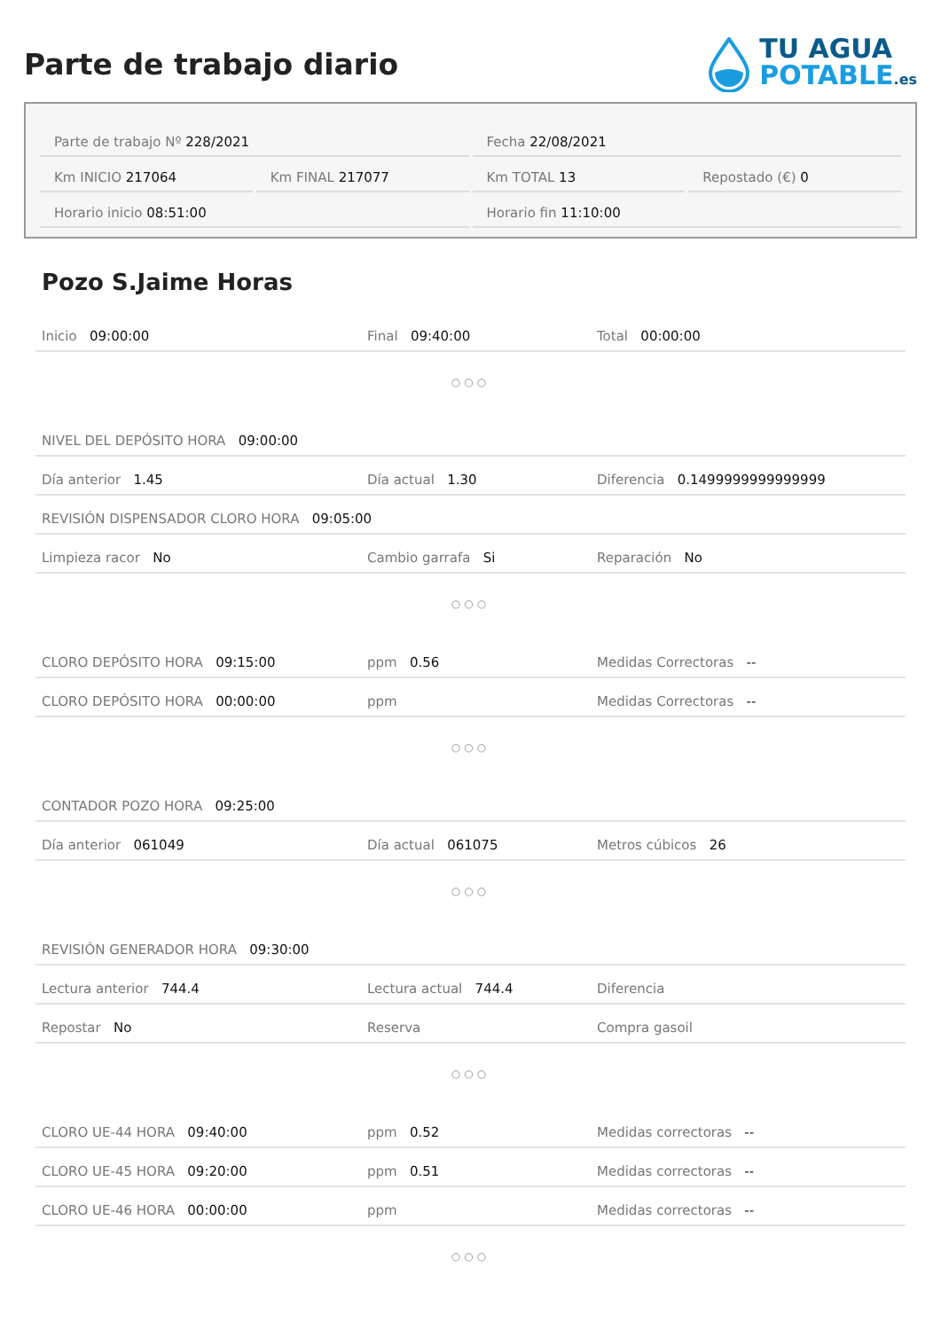Parte de trabajo diario
TU AGUA
POTABLE.es
Parte de trabajo Nº 228/2021 Fecha 22/08/2021
Km INICIO 217064 Km FINAL 217077 Km TOTAL 13 Repostado (€) 0
Horario inicio 08:51:00 Horario fin 11:10:00
Pozo S.Jaime Horas
| Inicio 09:00:00 | Final 09:40:00 | Total 00:00:00 |
| ○○○ | | |
| NIVEL DEL DEPÓSITO HORA 09:00:00 | | |
| Día anterior 1.45 | Día actual 1.30 | Diferencia 0.1499999999999999 |
| REVISIÓN DISPENSADOR CLORO HORA 09:05:00 | | |
| Limpieza racor No | Cambio garrafa Si | Reparación No |
| ○○○ | | |
| CLORO DEPÓSITO HORA 09:15:00 | ppm 0.56 | Medidas Correctoras -- |
| CLORO DEPÓSITO HORA 00:00:00 | ppm | Medidas Correctoras -- |
| ○○○ | | |
| CONTADOR POZO HORA 09:25:00 | | |
| Día anterior 061049 | Día actual 061075 | Metros cúbicos 26 |
| ○○○ | | |
| REVISIÓN GENERADOR HORA 09:30:00 | | |
| Lectura anterior 744.4 | Lectura actual 744.4 | Diferencia |
| Repostar No | Reserva | Compra gasoil |
| ○○○ | | |
| CLORO UE-44 HORA 09:40:00 | ppm 0.52 | Medidas correctoras -- |
| CLORO UE-45 HORA 09:20:00 | ppm 0.51 | Medidas correctoras -- |
| CLORO UE-46 HORA 00:00:00 | ppm | Medidas correctoras -- |
| ○○○ | | |